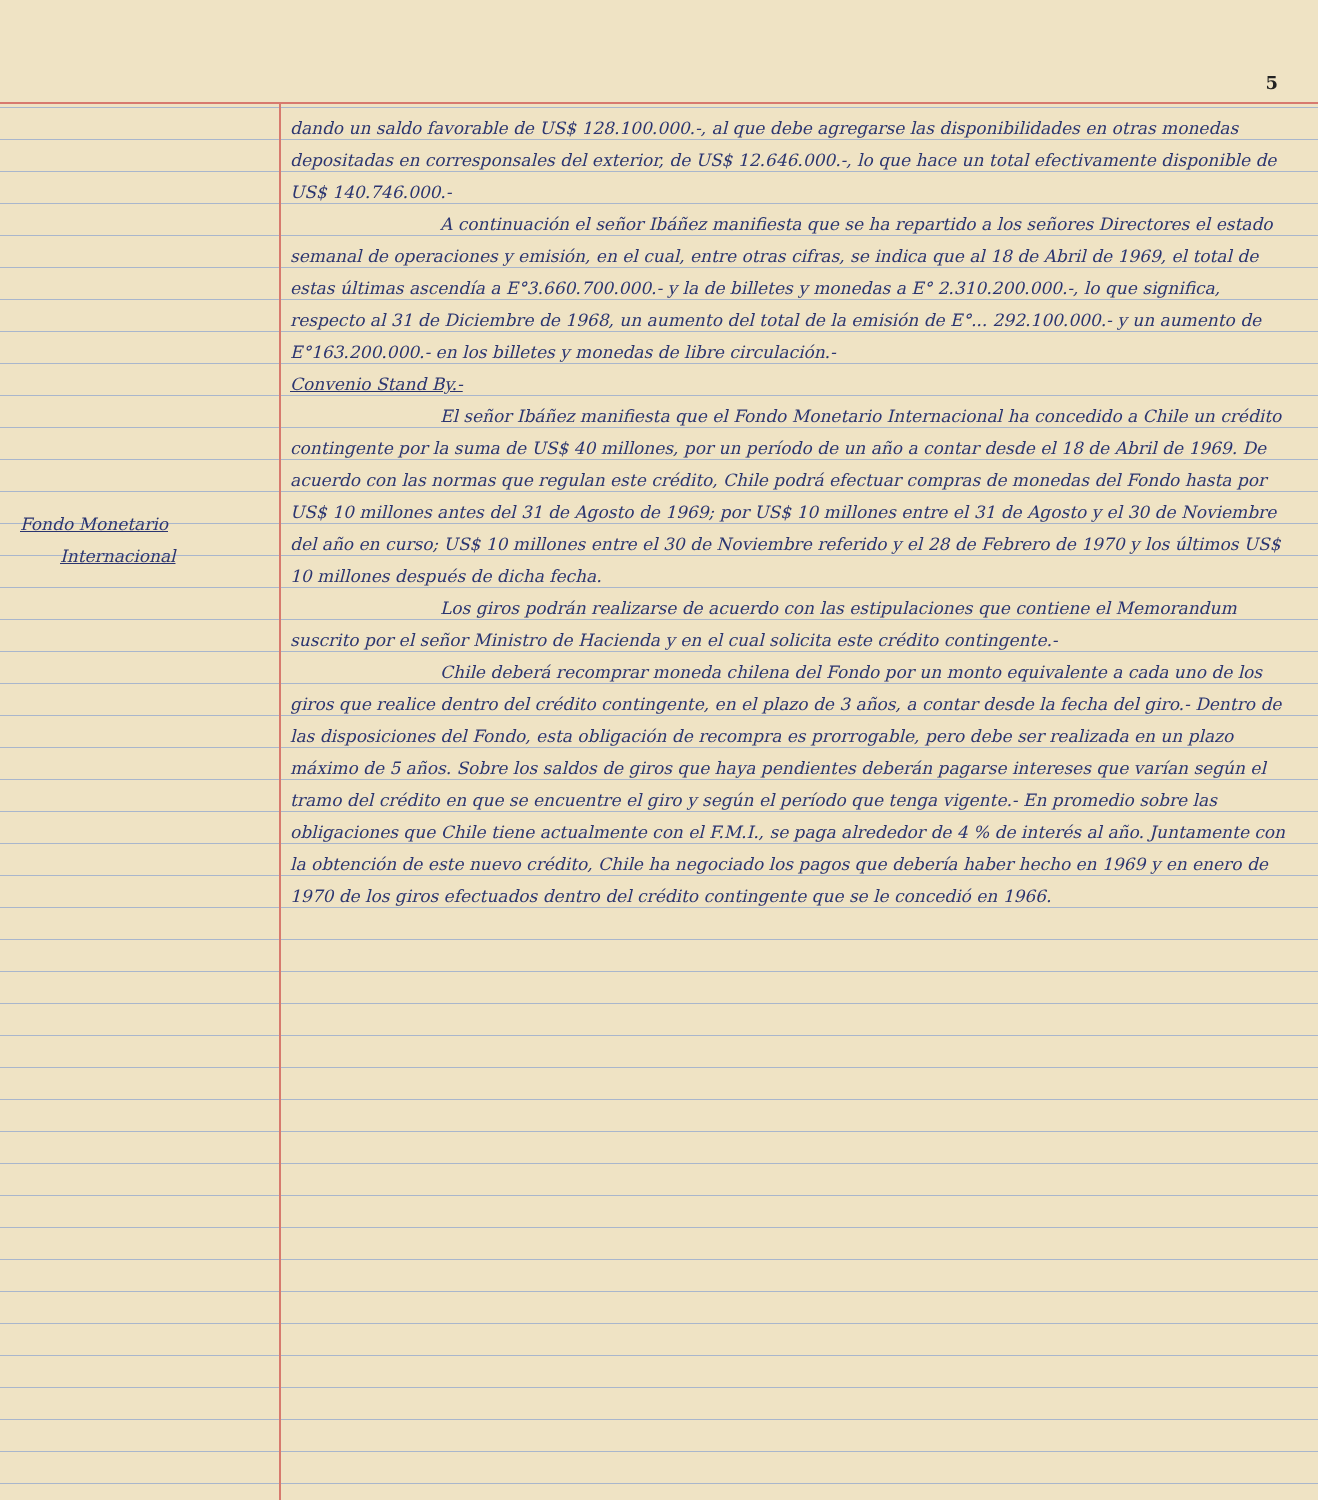5
Fondo Monetario
Internacional
dando un saldo favorable de US$ 128.100.000.-, al que debe agregarse las disponibilidades en otras monedas depositadas en corresponsales del exterior, de US$ 12.646.000.-, lo que hace un total efectivamente disponible de US$ 140.746.000.-
A continuación el señor Ibáñez manifiesta que se ha repartido a los señores Directores el estado semanal de operaciones y emisión, en el cual, entre otras cifras, se indica que al 18 de Abril de 1969, el total de estas últimas ascendía a E°3.660.700.000.- y la de billetes y monedas a E° 2.310.200.000.-, lo que significa, respecto al 31 de Diciembre de 1968, un aumento del total de la emisión de E°... 292.100.000.- y un aumento de E°163.200.000.- en los billetes y monedas de libre circulación.-
Convenio Stand By.-
El señor Ibáñez manifiesta que el Fondo Monetario Internacional ha concedido a Chile un crédito contingente por la suma de US$ 40 millones, por un período de un año a contar desde el 18 de Abril de 1969. De acuerdo con las normas que regulan este crédito, Chile podrá efectuar compras de monedas del Fondo hasta por US$ 10 millones antes del 31 de Agosto de 1969; por US$ 10 millones entre el 31 de Agosto y el 30 de Noviembre del año en curso; US$ 10 millones entre el 30 de Noviembre referido y el 28 de Febrero de 1970 y los últimos US$ 10 millones después de dicha fecha.
Los giros podrán realizarse de acuerdo con las estipulaciones que contiene el Memorandum suscrito por el señor Ministro de Hacienda y en el cual solicita este crédito contingente.-
Chile deberá recomprar moneda chilena del Fondo por un monto equivalente a cada uno de los giros que realice dentro del crédito contingente, en el plazo de 3 años, a contar desde la fecha del giro.- Dentro de las disposiciones del Fondo, esta obligación de recompra es prorrogable, pero debe ser realizada en un plazo máximo de 5 años. Sobre los saldos de giros que haya pendientes deberán pagarse intereses que varían según el tramo del crédito en que se encuentre el giro y según el período que tenga vigente.- En promedio sobre las obligaciones que Chile tiene actualmente con el F.M.I., se paga alrededor de 4 % de interés al año. Juntamente con la obtención de este nuevo crédito, Chile ha negociado los pagos que debería haber hecho en 1969 y en enero de 1970 de los giros efectuados dentro del crédito contingente que se le concedió en 1966.